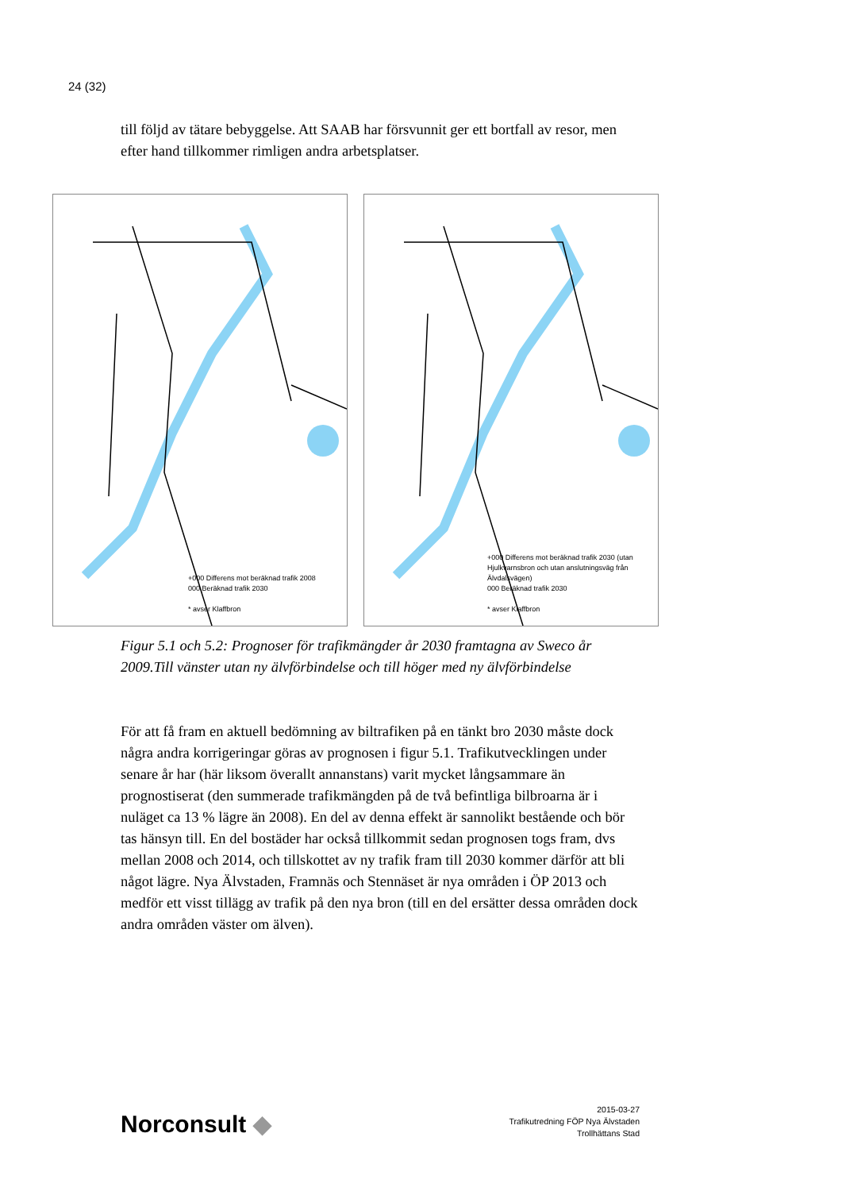24 (32)
till följd av tätare bebyggelse. Att SAAB har försvunnit ger ett bortfall av resor, men efter hand tillkommer rimligen andra arbetsplatser.
+000 Differens mot beräknad trafik 2008
000 Beräknad trafik 2030
* avser Klaffbron
+000 Differens mot beräknad trafik 2030 (utan Hjulkvarnsbron och utan anslutningsväg från Älvdalsvägen)
000 Beräknad trafik 2030
* avser Klaffbron
Figur 5.1 och 5.2: Prognoser för trafikmängder år 2030 framtagna av Sweco år 2009.Till vänster utan ny älvförbindelse och till höger med ny älvförbindelse
För att få fram en aktuell bedömning av biltrafiken på en tänkt bro 2030 måste dock några andra korrigeringar göras av prognosen i figur 5.1. Trafikutvecklingen under senare år har (här liksom överallt annanstans) varit mycket långsammare än prognostiserat (den summerade trafikmängden på de två befintliga bilbroarna är i nuläget ca 13 % lägre än 2008). En del av denna effekt är sannolikt bestående och bör tas hänsyn till. En del bostäder har också tillkommit sedan prognosen togs fram, dvs mellan 2008 och 2014, och tillskottet av ny trafik fram till 2030 kommer därför att bli något lägre. Nya Älvstaden, Framnäs och Stennäset är nya områden i ÖP 2013 och medför ett visst tillägg av trafik på den nya bron (till en del ersätter dessa områden dock andra områden väster om älven).
Norconsult ◆
2015-03-27
Trafikutredning FÖP Nya Älvstaden
Trollhättans Stad